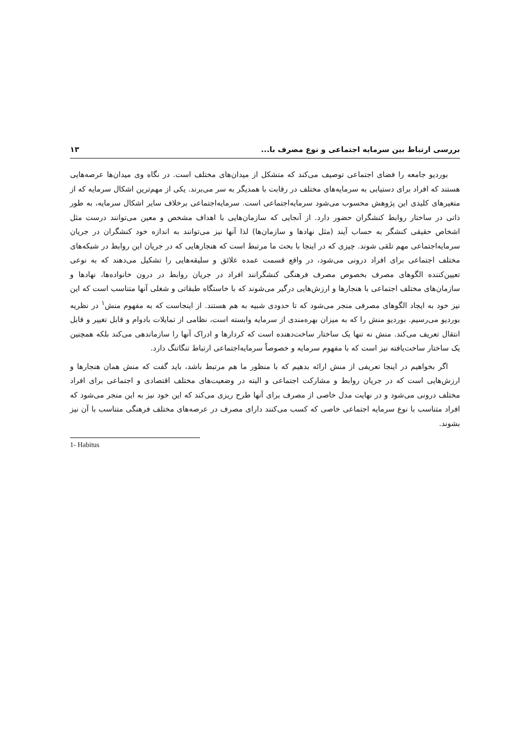بررسی ارتباط بین سرمایه اجتماعی و نوع مصرف با... ۱۳
بوردیو جامعه را فضای اجتماعی توصیف می‌کند که متشکل از میدان‌های مختلف است. در نگاه وی میدان‌ها عرصه‌هایی هستند که افراد برای دستیابی به سرمایه‌های مختلف در رقابت با همدیگر به سر می‌برند. یکی از مهم‌ترین اشکال سرمایه که از متغیرهای کلیدی این پژوهش محسوب می‌شود سرمایه‌اجتماعی است. سرمایه‌اجتماعی برخلاف سایر اشکال سرمایه، به طور ذاتی در ساختار روابط کنشگران حضور دارد. از آنجایی که سازمان‌هایی با اهداف مشخص و معین می‌توانند درست مثل اشخاص حقیقی کنشگر به حساب آیند (مثل نهادها و سازمان‌ها) لذا آنها نیز می‌توانند به اندازه خود کنشگران در جریان سرمایه‌اجتماعی مهم تلقی شوند. چیزی که در اینجا با بحث ما مرتبط است که هنجارهایی که در جریان این روابط در شبکه‌های مختلف اجتماعی برای افراد درونی می‌شود، در واقع قسمت عمده علائق و سلیقه‌هایی را تشکیل می‌دهند که به نوعی تعیین‌کننده الگوهای مصرف بخصوص مصرف فرهنگی کنشگرانند افراد در جریان روابط در درون خانواده‌ها، نهادها و سازمان‌های مختلف اجتماعی با هنجارها و ارزش‌هایی درگیر می‌شوند که با خاستگاه طبقاتی و شغلی آنها متناسب است که این نیز خود به ایجاد الگوهای مصرفی منجر می‌شود که تا حدودی شبیه به هم هستند. از اینجاست که به مفهوم منش<sup>۱</sup> در نظریه بوردیو می‌رسیم. بوردیو منش را که به میزان بهره‌مندی از سرمایه وابسته است، نظامی از تمایلات بادوام و قابل تغییر و قابل انتقال تعریف می‌کند. منش نه تنها یک ساختار ساخت‌دهنده است که کردارها و ادراک آنها را سازماندهی می‌کند بلکه همچنین یک ساختار ساخت‌یافته نیز است که با مفهوم سرمایه و خصوصاً سرمایه‌اجتماعی ارتباط تنگاتنگ دارد.
اگر بخواهیم در اینجا تعریفی از منش ارائه بدهیم که با منظور ما هم مرتبط باشد، باید گفت که منش همان هنجارها و ارزش‌هایی است که در جریان روابط و مشارکت اجتماعی و البته در وضعیت‌های مختلف اقتصادی و اجتماعی برای افراد مختلف درونی می‌شود و در نهایت مدل خاصی از مصرف برای آنها طرح ریزی می‌کند که این خود نیز به این منجر می‌شود که افراد متناسب با نوع سرمایه اجتماعی خاصی که کسب می‌کنند دارای مصرف در عرصه‌های مختلف فرهنگی متناسب با آن نیز بشوند.
1- Habitus